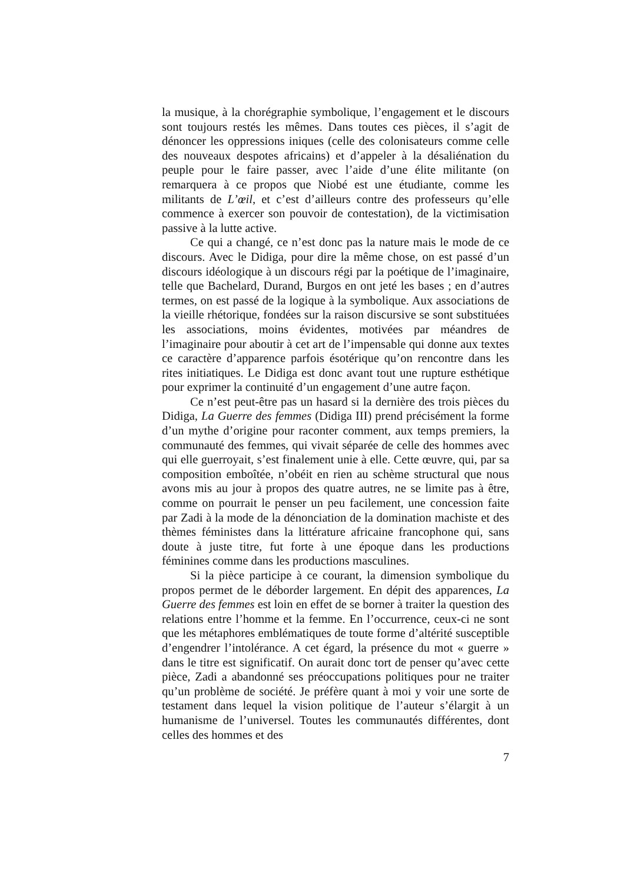la musique, à la chorégraphie symbolique, l’engagement et le discours sont toujours restés les mêmes. Dans toutes ces pièces, il s’agit de dénoncer les oppressions iniques (celle des colonisateurs comme celle des nouveaux despotes africains) et d’appeler à la désaliénation du peuple pour le faire passer, avec l’aide d’une élite militante (on remarquera à ce propos que Niobé est une étudiante, comme les militants de L’œil, et c’est d’ailleurs contre des professeurs qu’elle commence à exercer son pouvoir de contestation), de la victimisation passive à la lutte active.
Ce qui a changé, ce n’est donc pas la nature mais le mode de ce discours. Avec le Didiga, pour dire la même chose, on est passé d’un discours idéologique à un discours régi par la poétique de l’imaginaire, telle que Bachelard, Durand, Burgos en ont jeté les bases ; en d’autres termes, on est passé de la logique à la symbolique. Aux associations de la vieille rhétorique, fondées sur la raison discursive se sont substituées les associations, moins évidentes, motivées par méandres de l’imaginaire pour aboutir à cet art de l’impensable qui donne aux textes ce caractère d’apparence parfois ésotérique qu’on rencontre dans les rites initiatiques. Le Didiga est donc avant tout une rupture esthétique pour exprimer la continuité d’un engagement d’une autre façon.
Ce n’est peut-être pas un hasard si la dernière des trois pièces du Didiga, La Guerre des femmes (Didiga III) prend précisément la forme d’un mythe d’origine pour raconter comment, aux temps premiers, la communauté des femmes, qui vivait séparée de celle des hommes avec qui elle guerroyait, s’est finalement unie à elle. Cette œuvre, qui, par sa composition emboîtée, n’obéit en rien au schème structural que nous avons mis au jour à propos des quatre autres, ne se limite pas à être, comme on pourrait le penser un peu facilement, une concession faite par Zadi à la mode de la dénonciation de la domination machiste et des thèmes féministes dans la littérature africaine francophone qui, sans doute à juste titre, fut forte à une époque dans les productions féminines comme dans les productions masculines.
Si la pièce participe à ce courant, la dimension symbolique du propos permet de le déborder largement. En dépit des apparences, La Guerre des femmes est loin en effet de se borner à traiter la question des relations entre l’homme et la femme. En l’occurrence, ceux-ci ne sont que les métaphores emblématiques de toute forme d’altérité susceptible d’engendrer l’intolérance. A cet égard, la présence du mot « guerre » dans le titre est significatif. On aurait donc tort de penser qu’avec cette pièce, Zadi a abandonné ses préoccupations politiques pour ne traiter qu’un problème de société. Je préfère quant à moi y voir une sorte de testament dans lequel la vision politique de l’auteur s’élargit à un humanisme de l’universel. Toutes les communautés différentes, dont celles des hommes et des
7